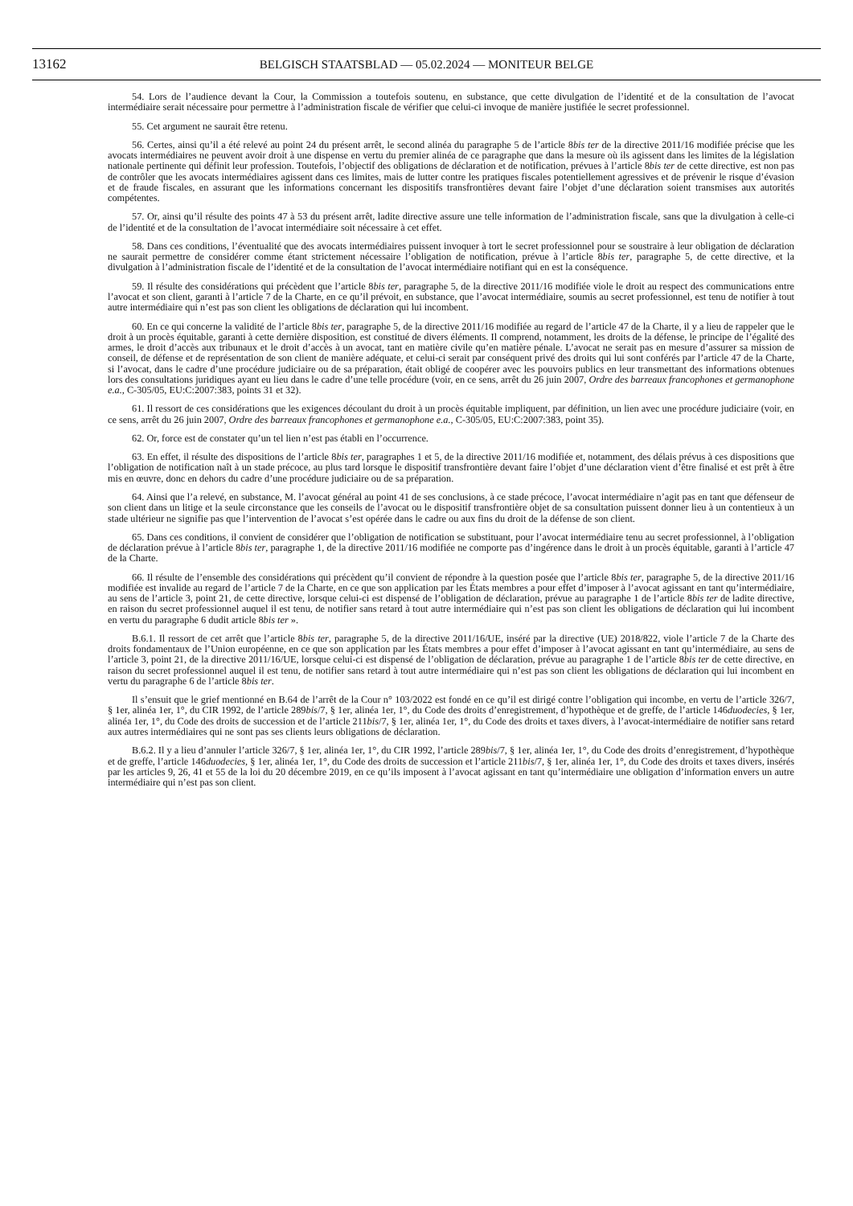13162
BELGISCH STAATSBLAD — 05.02.2024 — MONITEUR BELGE
54. Lors de l’audience devant la Cour, la Commission a toutefois soutenu, en substance, que cette divulgation de l’identité et de la consultation de l’avocat intermédiaire serait nécessaire pour permettre à l’administration fiscale de vérifier que celui-ci invoque de manière justifiée le secret professionnel.
55. Cet argument ne saurait être retenu.
56. Certes, ainsi qu’il a été relevé au point 24 du présent arrêt, le second alinéa du paragraphe 5 de l’article 8bis ter de la directive 2011/16 modifiée précise que les avocats intermédiaires ne peuvent avoir droit à une dispense en vertu du premier alinéa de ce paragraphe que dans la mesure où ils agissent dans les limites de la législation nationale pertinente qui définit leur profession. Toutefois, l’objectif des obligations de déclaration et de notification, prévues à l’article 8bis ter de cette directive, est non pas de contrôler que les avocats intermédiaires agissent dans ces limites, mais de lutter contre les pratiques fiscales potentiellement agressives et de prévenir le risque d’évasion et de fraude fiscales, en assurant que les informations concernant les dispositifs transfrontières devant faire l’objet d’une déclaration soient transmises aux autorités compétentes.
57. Or, ainsi qu’il résulte des points 47 à 53 du présent arrêt, ladite directive assure une telle information de l’administration fiscale, sans que la divulgation à celle-ci de l’identité et de la consultation de l’avocat intermédiaire soit nécessaire à cet effet.
58. Dans ces conditions, l’éventualité que des avocats intermédiaires puissent invoquer à tort le secret professionnel pour se soustraire à leur obligation de déclaration ne saurait permettre de considérer comme étant strictement nécessaire l’obligation de notification, prévue à l’article 8bis ter, paragraphe 5, de cette directive, et la divulgation à l’administration fiscale de l’identité et de la consultation de l’avocat intermédiaire notifiant qui en est la conséquence.
59. Il résulte des considérations qui précèdent que l’article 8bis ter, paragraphe 5, de la directive 2011/16 modifiée viole le droit au respect des communications entre l’avocat et son client, garanti à l’article 7 de la Charte, en ce qu’il prévoit, en substance, que l’avocat intermédiaire, soumis au secret professionnel, est tenu de notifier à tout autre intermédiaire qui n’est pas son client les obligations de déclaration qui lui incombent.
60. En ce qui concerne la validité de l’article 8bis ter, paragraphe 5, de la directive 2011/16 modifiée au regard de l’article 47 de la Charte, il y a lieu de rappeler que le droit à un procès équitable, garanti à cette dernière disposition, est constitué de divers éléments. Il comprend, notamment, les droits de la défense, le principe de l’égalité des armes, le droit d’accès aux tribunaux et le droit d’accès à un avocat, tant en matière civile qu’en matière pénale. L’avocat ne serait pas en mesure d’assurer sa mission de conseil, de défense et de représentation de son client de manière adéquate, et celui-ci serait par conséquent privé des droits qui lui sont conférés par l’article 47 de la Charte, si l’avocat, dans le cadre d’une procédure judiciaire ou de sa préparation, était obligé de coopérer avec les pouvoirs publics en leur transmettant des informations obtenues lors des consultations juridiques ayant eu lieu dans le cadre d’une telle procédure (voir, en ce sens, arrêt du 26 juin 2007, Ordre des barreaux francophones et germanophone e.a., C-305/05, EU:C:2007:383, points 31 et 32).
61. Il ressort de ces considérations que les exigences découlant du droit à un procès équitable impliquent, par définition, un lien avec une procédure judiciaire (voir, en ce sens, arrêt du 26 juin 2007, Ordre des barreaux francophones et germanophone e.a., C-305/05, EU:C:2007:383, point 35).
62. Or, force est de constater qu’un tel lien n’est pas établi en l’occurrence.
63. En effet, il résulte des dispositions de l’article 8bis ter, paragraphes 1 et 5, de la directive 2011/16 modifiée et, notamment, des délais prévus à ces dispositions que l’obligation de notification naît à un stade précoce, au plus tard lorsque le dispositif transfrontière devant faire l’objet d’une déclaration vient d’être finalisé et est prêt à être mis en œuvre, donc en dehors du cadre d’une procédure judiciaire ou de sa préparation.
64. Ainsi que l’a relevé, en substance, M. l’avocat général au point 41 de ses conclusions, à ce stade précoce, l’avocat intermédiaire n’agit pas en tant que défenseur de son client dans un litige et la seule circonstance que les conseils de l’avocat ou le dispositif transfrontière objet de sa consultation puissent donner lieu à un contentieux à un stade ultérieur ne signifie pas que l’intervention de l’avocat s’est opérée dans le cadre ou aux fins du droit de la défense de son client.
65. Dans ces conditions, il convient de considérer que l’obligation de notification se substituant, pour l’avocat intermédiaire tenu au secret professionnel, à l’obligation de déclaration prévue à l’article 8bis ter, paragraphe 1, de la directive 2011/16 modifiée ne comporte pas d’ingérence dans le droit à un procès équitable, garanti à l’article 47 de la Charte.
66. Il résulte de l’ensemble des considérations qui précèdent qu’il convient de répondre à la question posée que l’article 8bis ter, paragraphe 5, de la directive 2011/16 modifiée est invalide au regard de l’article 7 de la Charte, en ce que son application par les États membres a pour effet d’imposer à l’avocat agissant en tant qu’intermédiaire, au sens de l’article 3, point 21, de cette directive, lorsque celui-ci est dispensé de l’obligation de déclaration, prévue au paragraphe 1 de l’article 8bis ter de ladite directive, en raison du secret professionnel auquel il est tenu, de notifier sans retard à tout autre intermédiaire qui n’est pas son client les obligations de déclaration qui lui incombent en vertu du paragraphe 6 dudit article 8bis ter ».
B.6.1. Il ressort de cet arrêt que l’article 8bis ter, paragraphe 5, de la directive 2011/16/UE, inséré par la directive (UE) 2018/822, viole l’article 7 de la Charte des droits fondamentaux de l’Union européenne, en ce que son application par les États membres a pour effet d’imposer à l’avocat agissant en tant qu’intermédiaire, au sens de l’article 3, point 21, de la directive 2011/16/UE, lorsque celui-ci est dispensé de l’obligation de déclaration, prévue au paragraphe 1 de l’article 8bis ter de cette directive, en raison du secret professionnel auquel il est tenu, de notifier sans retard à tout autre intermédiaire qui n’est pas son client les obligations de déclaration qui lui incombent en vertu du paragraphe 6 de l’article 8bis ter.
Il s’ensuit que le grief mentionné en B.64 de l’arrêt de la Cour n° 103/2022 est fondé en ce qu’il est dirigé contre l’obligation qui incombe, en vertu de l’article 326/7, § 1er, alinéa 1er, 1°, du CIR 1992, de l’article 289bis/7, § 1er, alinéa 1er, 1°, du Code des droits d’enregistrement, d’hypothèque et de greffe, de l’article 146duodecies, § 1er, alinéa 1er, 1°, du Code des droits de succession et de l’article 211bis/7, § 1er, alinéa 1er, 1°, du Code des droits et taxes divers, à l’avocat-intermédiaire de notifier sans retard aux autres intermédiaires qui ne sont pas ses clients leurs obligations de déclaration.
B.6.2. Il y a lieu d’annuler l’article 326/7, § 1er, alinéa 1er, 1°, du CIR 1992, l’article 289bis/7, § 1er, alinéa 1er, 1°, du Code des droits d’enregistrement, d’hypothèque et de greffe, l’article 146duodecies, § 1er, alinéa 1er, 1°, du Code des droits de succession et l’article 211bis/7, § 1er, alinéa 1er, 1°, du Code des droits et taxes divers, insérés par les articles 9, 26, 41 et 55 de la loi du 20 décembre 2019, en ce qu’ils imposent à l’avocat agissant en tant qu’intermédiaire une obligation d’information envers un autre intermédiaire qui n’est pas son client.